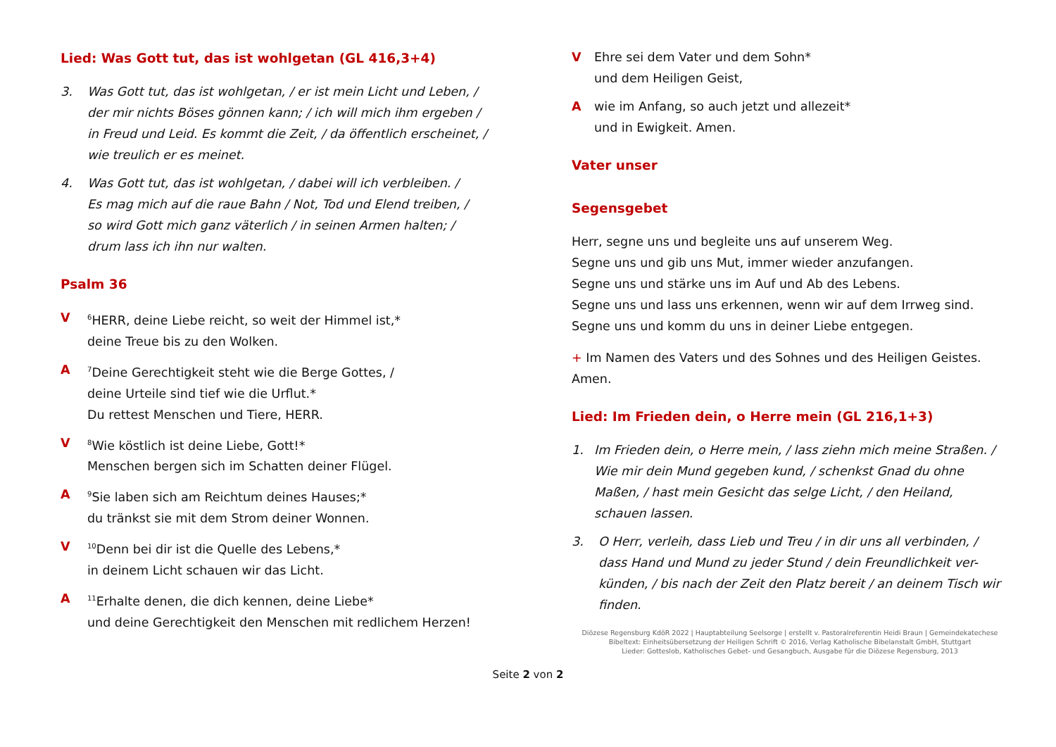Lied: Was Gott tut, das ist wohlgetan (GL 416,3+4)
3. Was Gott tut, das ist wohlgetan, / er ist mein Licht und Leben, /
der mir nichts Böses gönnen kann; / ich will mich ihm ergeben /
in Freud und Leid. Es kommt die Zeit, / da öffentlich erscheinet, /
wie treulich er es meinet.
4. Was Gott tut, das ist wohlgetan, / dabei will ich verbleiben. /
Es mag mich auf die raue Bahn / Not, Tod und Elend treiben, /
so wird Gott mich ganz väterlich / in seinen Armen halten; /
drum lass ich ihn nur walten.
Psalm 36
V <sup>6</sup>HERR, deine Liebe reicht, so weit der Himmel ist,*
deine Treue bis zu den Wolken.
A <sup>7</sup>Deine Gerechtigkeit steht wie die Berge Gottes, /
deine Urteile sind tief wie die Urflut.*
Du rettest Menschen und Tiere, HERR.
V <sup>8</sup>Wie köstlich ist deine Liebe, Gott!*
Menschen bergen sich im Schatten deiner Flügel.
A <sup>9</sup>Sie laben sich am Reichtum deines Hauses;*
du tränkst sie mit dem Strom deiner Wonnen.
V <sup>10</sup>Denn bei dir ist die Quelle des Lebens,*
in deinem Licht schauen wir das Licht.
A <sup>11</sup>Erhalte denen, die dich kennen, deine Liebe*
und deine Gerechtigkeit den Menschen mit redlichem Herzen!
V Ehre sei dem Vater und dem Sohn*
und dem Heiligen Geist,
Awie im Anfang, so auch jetzt und allezeit*
und in Ewigkeit. Amen.
Vater unser
Segensgebet
Herr, segne uns und begleite uns auf unserem Weg.
Segne uns und gib uns Mut, immer wieder anzufangen.
Segne uns und stärke uns im Auf und Ab des Lebens.
Segne uns und lass uns erkennen, wenn wir auf dem Irrweg sind.
Segne uns und komm du uns in deiner Liebe entgegen.
+ Im Namen des Vaters und des Sohnes und des Heiligen Geistes.
Amen.
Lied: Im Frieden dein, o Herre mein (GL 216,1+3)
1. Im Frieden dein, o Herre mein, / lass ziehn mich meine Straßen. /
Wie mir dein Mund gegeben kund, / schenkst Gnad du ohne
Maßen, / hast mein Gesicht das selge Licht, / den Heiland,
schauen lassen.
3. O Herr, verleih, dass Lieb und Treu / in dir uns all verbinden, /
dass Hand und Mund zu jeder Stund / dein Freundlichkeit ver-
künden, / bis nach der Zeit den Platz bereit / an deinem Tisch wir
finden.
Diözese Regensburg KdöR 2022 | Hauptabteilung Seelsorge | erstellt v. Pastoralreferentin Heidi Braun | Gemeindekatechese
Bibeltext: Einheitsübersetzung der Heiligen Schrift © 2016, Verlag Katholische Bibelanstalt GmbH, Stuttgart
Lieder: Gotteslob, Katholisches Gebet- und Gesangbuch, Ausgabe für die Diözese Regensburg, 2013
Seite 2 von 2